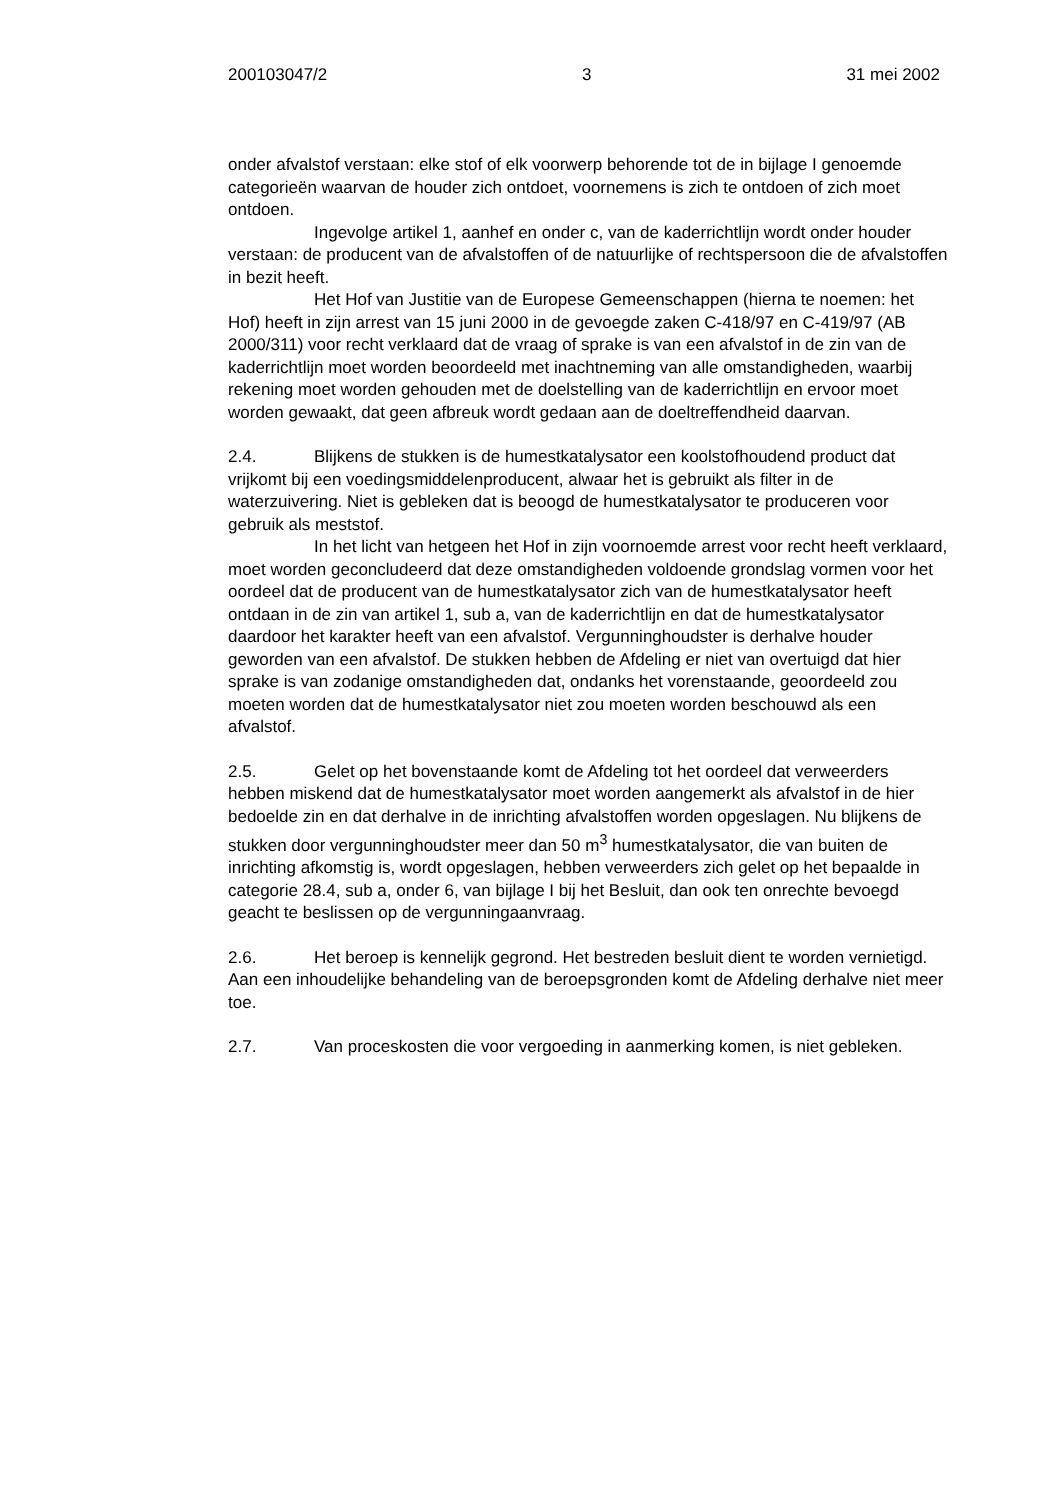200103047/2 3 31 mei 2002
onder afvalstof verstaan: elke stof of elk voorwerp behorende tot de in bijlage I genoemde categorieën waarvan de houder zich ontdoet, voornemens is zich te ontdoen of zich moet ontdoen.
Ingevolge artikel 1, aanhef en onder c, van de kaderrichtlijn wordt onder houder verstaan: de producent van de afvalstoffen of de natuurlijke of rechtspersoon die de afvalstoffen in bezit heeft.
Het Hof van Justitie van de Europese Gemeenschappen (hierna te noemen: het Hof) heeft in zijn arrest van 15 juni 2000 in de gevoegde zaken C-418/97 en C-419/97 (AB 2000/311) voor recht verklaard dat de vraag of sprake is van een afvalstof in de zin van de kaderrichtlijn moet worden beoordeeld met inachtneming van alle omstandigheden, waarbij rekening moet worden gehouden met de doelstelling van de kaderrichtlijn en ervoor moet worden gewaakt, dat geen afbreuk wordt gedaan aan de doeltreffendheid daarvan.
2.4. Blijkens de stukken is de humestkatalysator een koolstofhoudend product dat vrijkomt bij een voedingsmiddelenproducent, alwaar het is gebruikt als filter in de waterzuivering. Niet is gebleken dat is beoogd de humestkatalysator te produceren voor gebruik als meststof.
In het licht van hetgeen het Hof in zijn voornoemde arrest voor recht heeft verklaard, moet worden geconcludeerd dat deze omstandigheden voldoende grondslag vormen voor het oordeel dat de producent van de humestkatalysator zich van de humestkatalysator heeft ontdaan in de zin van artikel 1, sub a, van de kaderrichtlijn en dat de humestkatalysator daardoor het karakter heeft van een afvalstof. Vergunninghoudster is derhalve houder geworden van een afvalstof. De stukken hebben de Afdeling er niet van overtuigd dat hier sprake is van zodanige omstandigheden dat, ondanks het vorenstaande, geoordeeld zou moeten worden dat de humestkatalysator niet zou moeten worden beschouwd als een afvalstof.
2.5. Gelet op het bovenstaande komt de Afdeling tot het oordeel dat verweerders hebben miskend dat de humestkatalysator moet worden aangemerkt als afvalstof in de hier bedoelde zin en dat derhalve in de inrichting afvalstoffen worden opgeslagen. Nu blijkens de stukken door vergunninghoudster meer dan 50 m<sup>3</sup> humestkatalysator, die van buiten de inrichting afkomstig is, wordt opgeslagen, hebben verweerders zich gelet op het bepaalde in categorie 28.4, sub a, onder 6, van bijlage I bij het Besluit, dan ook ten onrechte bevoegd geacht te beslissen op de vergunningaanvraag.
2.6. Het beroep is kennelijk gegrond. Het bestreden besluit dient te worden vernietigd. Aan een inhoudelijke behandeling van de beroepsgronden komt de Afdeling derhalve niet meer toe.
2.7. Van proceskosten die voor vergoeding in aanmerking komen, is niet gebleken.